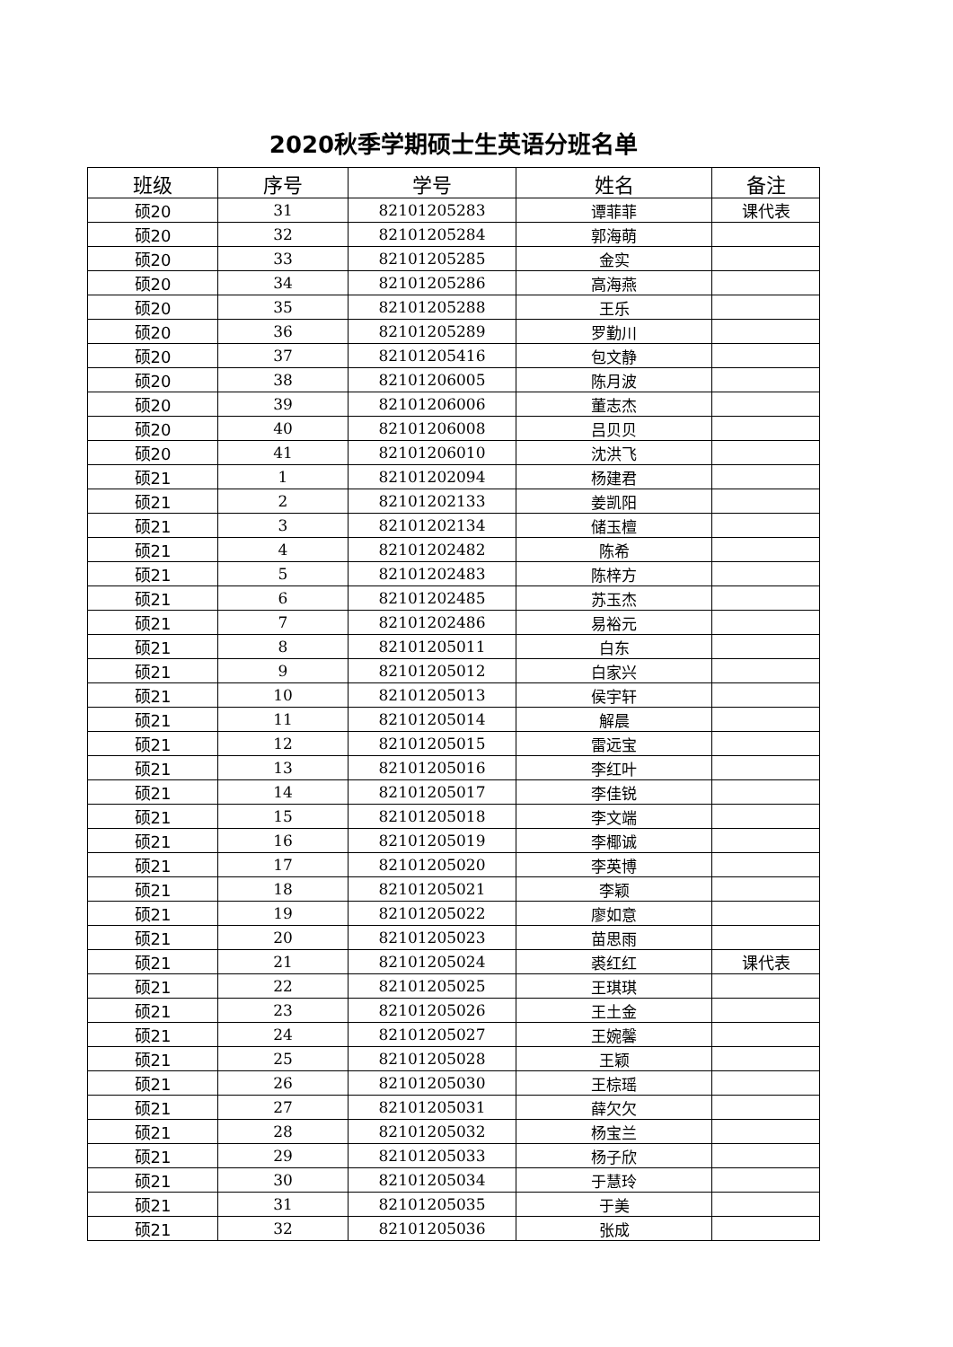2020秋季学期硕士生英语分班名单
| 班级 | 序号 | 学号 | 姓名 | 备注 |
| --- | --- | --- | --- | --- |
| 硕20 | 31 | 82101205283 | 谭菲菲 | 课代表 |
| 硕20 | 32 | 82101205284 | 郭海萌 | |
| 硕20 | 33 | 82101205285 | 金实 | |
| 硕20 | 34 | 82101205286 | 高海燕 | |
| 硕20 | 35 | 82101205288 | 王乐 | |
| 硕20 | 36 | 82101205289 | 罗勤川 | |
| 硕20 | 37 | 82101205416 | 包文静 | |
| 硕20 | 38 | 82101206005 | 陈月波 | |
| 硕20 | 39 | 82101206006 | 董志杰 | |
| 硕20 | 40 | 82101206008 | 吕贝贝 | |
| 硕20 | 41 | 82101206010 | 沈洪飞 | |
| 硕21 | 1 | 82101202094 | 杨建君 | |
| 硕21 | 2 | 82101202133 | 姜凯阳 | |
| 硕21 | 3 | 82101202134 | 储玉檀 | |
| 硕21 | 4 | 82101202482 | 陈希 | |
| 硕21 | 5 | 82101202483 | 陈梓方 | |
| 硕21 | 6 | 82101202485 | 苏玉杰 | |
| 硕21 | 7 | 82101202486 | 易裕元 | |
| 硕21 | 8 | 82101205011 | 白东 | |
| 硕21 | 9 | 82101205012 | 白家兴 | |
| 硕21 | 10 | 82101205013 | 侯宇轩 | |
| 硕21 | 11 | 82101205014 | 解晨 | |
| 硕21 | 12 | 82101205015 | 雷远宝 | |
| 硕21 | 13 | 82101205016 | 李红叶 | |
| 硕21 | 14 | 82101205017 | 李佳锐 | |
| 硕21 | 15 | 82101205018 | 李文端 | |
| 硕21 | 16 | 82101205019 | 李椰诚 | |
| 硕21 | 17 | 82101205020 | 李英博 | |
| 硕21 | 18 | 82101205021 | 李颖 | |
| 硕21 | 19 | 82101205022 | 廖如意 | |
| 硕21 | 20 | 82101205023 | 苗思雨 | |
| 硕21 | 21 | 82101205024 | 裘红红 | 课代表 |
| 硕21 | 22 | 82101205025 | 王琪琪 | |
| 硕21 | 23 | 82101205026 | 王土金 | |
| 硕21 | 24 | 82101205027 | 王婉馨 | |
| 硕21 | 25 | 82101205028 | 王颖 | |
| 硕21 | 26 | 82101205030 | 王棕瑶 | |
| 硕21 | 27 | 82101205031 | 薛欠欠 | |
| 硕21 | 28 | 82101205032 | 杨宝兰 | |
| 硕21 | 29 | 82101205033 | 杨子欣 | |
| 硕21 | 30 | 82101205034 | 于慧玲 | |
| 硕21 | 31 | 82101205035 | 于美 | |
| 硕21 | 32 | 82101205036 | 张成 | |